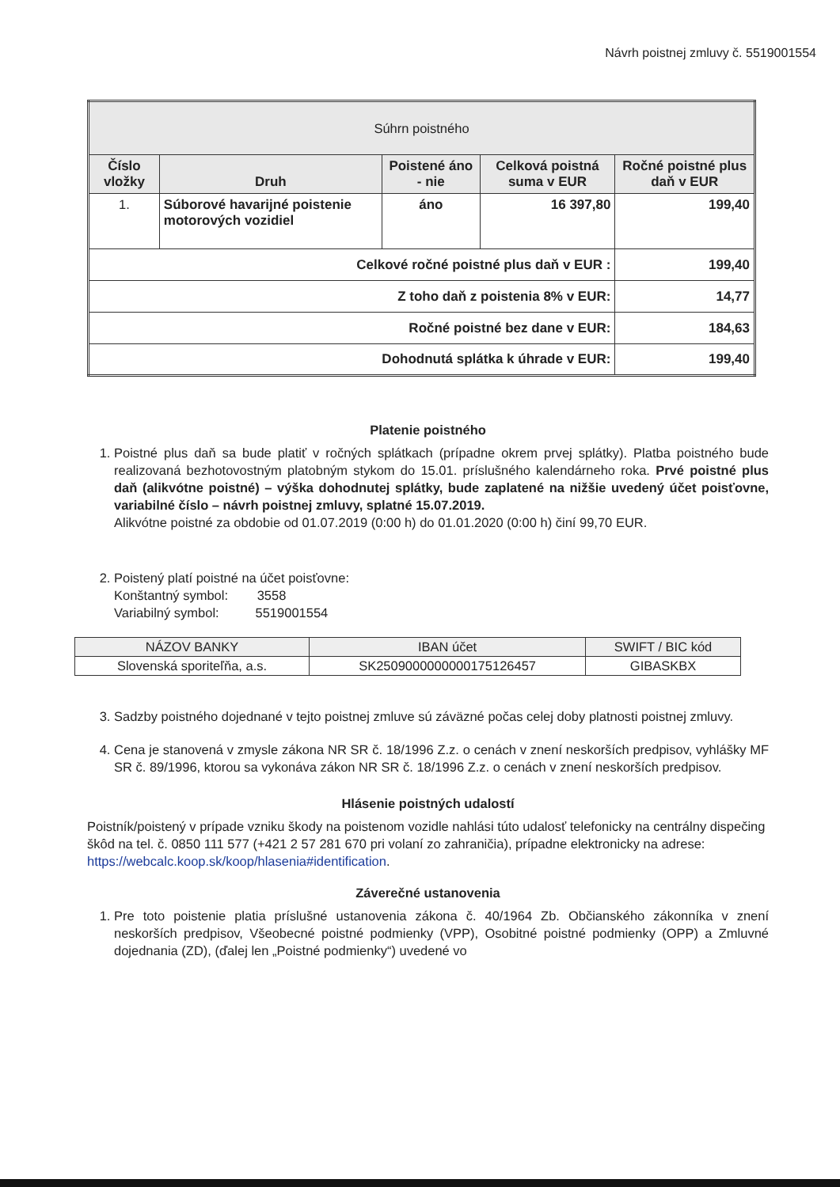Návrh poistnej zmluvy č. 5519001554
| Súhrn poistného | | | | |
| Číslo vložky | Druh | Poistené áno - nie | Celková poistná suma v EUR | Ročné poistné plus daň v EUR |
| 1. | Súborové havarijné poistenie motorových vozidiel | áno | 16 397,80 | 199,40 |
| Celkové ročné poistné plus daň v EUR : | | | | 199,40 |
| Z toho daň z poistenia 8% v EUR: | | | | 14,77 |
| Ročné poistné bez dane v EUR: | | | | 184,63 |
| Dohodnutá splátka k úhrade v EUR: | | | | 199,40 |
Platenie poistného
1. Poistné plus daň sa bude platiť v ročných splátkach (prípadne okrem prvej splátky). Platba poistného bude realizovaná bezhotovostným platobným stykom do 15.01. príslušného kalendárneho roka. Prvé poistné plus daň (alikvótne poistné) – výška dohodnutej splátky, bude zaplatené na nižšie uvedený účet poisťovne, variabilné číslo – návrh poistnej zmluvy, splatné 15.07.2019.
Alikvótne poistné za obdobie od 01.07.2019 (0:00 h) do 01.01.2020 (0:00 h) činí 99,70 EUR.
2. Poistený platí poistné na účet poisťovne:
Konštantný symbol: 3558
Variabilný symbol: 5519001554
| NÁZOV BANKY | IBAN účet | SWIFT / BIC kód |
| Slovenská sporiteľňa, a.s. | SK2509000000000175126457 | GIBASKBX |
3. Sadzby poistného dojednané v tejto poistnej zmluve sú záväzné počas celej doby platnosti poistnej zmluvy.
4. Cena je stanovená v zmysle zákona NR SR č. 18/1996 Z.z. o cenách v znení neskorších predpisov, vyhlášky MF SR č. 89/1996, ktorou sa vykonáva zákon NR SR č. 18/1996 Z.z. o cenách v znení neskorších predpisov.
Hlásenie poistných udalostí
Poistník/poistený v prípade vzniku škody na poistenom vozidle nahlási túto udalosť telefonicky na centrálny dispečing škôd na tel. č. 0850 111 577 (+421 2 57 281 670 pri volaní zo zahraničia), prípadne elektronicky na adrese: https://webcalc.koop.sk/koop/hlasenia#identification.
Záverečné ustanovenia
1. Pre toto poistenie platia príslušné ustanovenia zákona č. 40/1964 Zb. Občianského zákonníka v znení neskorších predpisov, Všeobecné poistné podmienky (VPP), Osobitné poistné podmienky (OPP) a Zmluvné dojednania (ZD), (ďalej len „Poistné podmienky“) uvedené vo